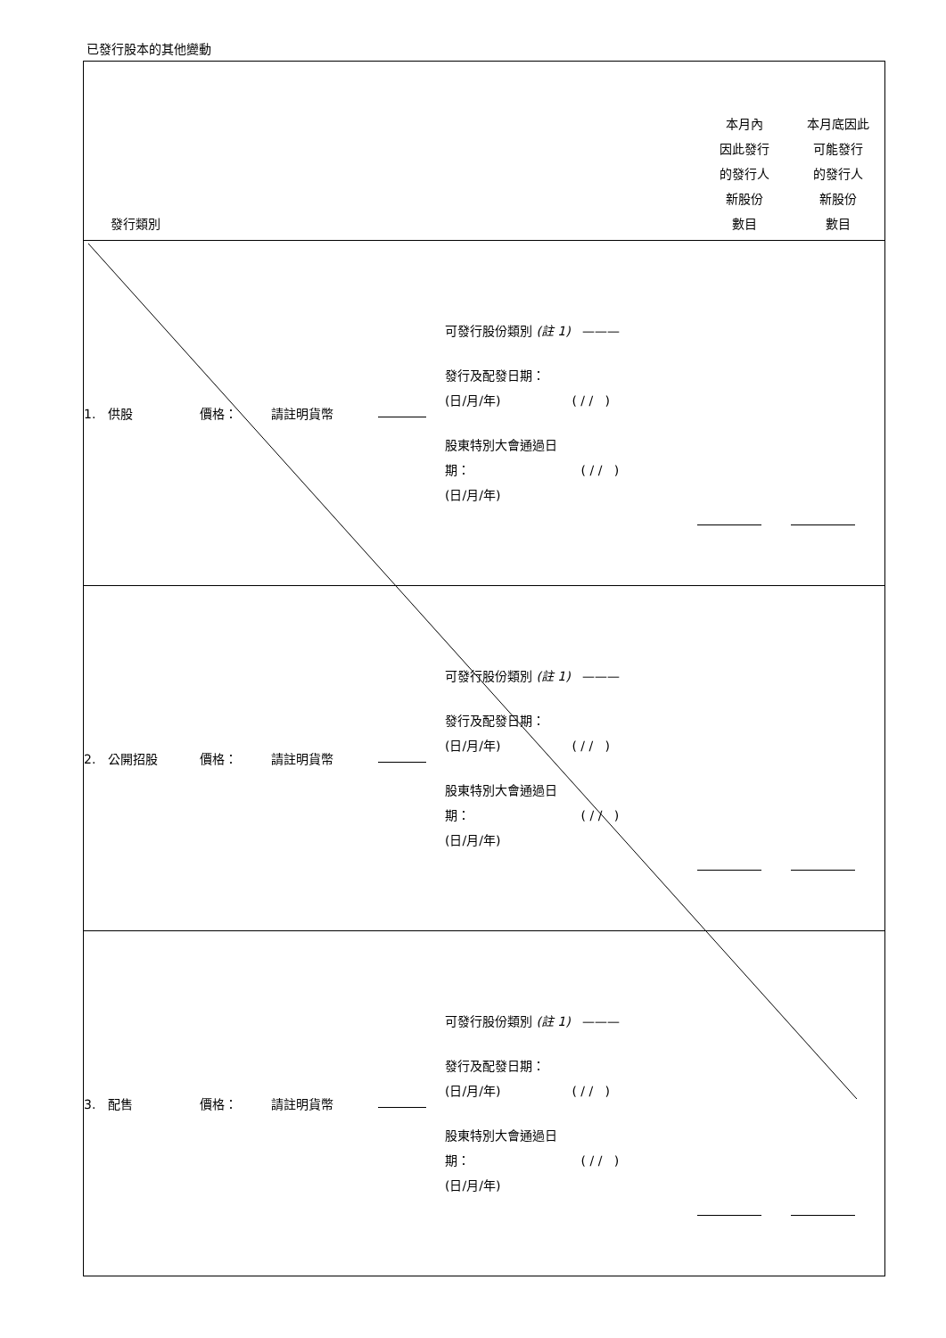已發行股本的其他變動
| 發行類別 | | | | | 本月內 因此發行 的發行人 新股份 數目 | 本月底因此 可能發行 的發行人 新股份 數目 |
| --- | --- | --- | --- | --- | --- | --- |
| 1. 供股 | 價格： | 請註明貨幣 | | 可發行股份類別 (註 1) ——— 發行及配發日期： (日/月/年) ( / / ) 股東特別大會通過日 期： ( / / ) (日/月/年) | | |
| 2. 公開招股 | 價格： | 請註明貨幣 | | 可發行股份類別 (註 1) ——— 發行及配發日期： (日/月/年) ( / / ) 股東特別大會通過日 期： ( / / ) (日/月/年) | | |
| 3. 配售 | 價格： | 請註明貨幣 | | 可發行股份類別 (註 1) ——— 發行及配發日期： (日/月/年) ( / / ) 股東特別大會通過日 期： ( / / ) (日/月/年) | | |